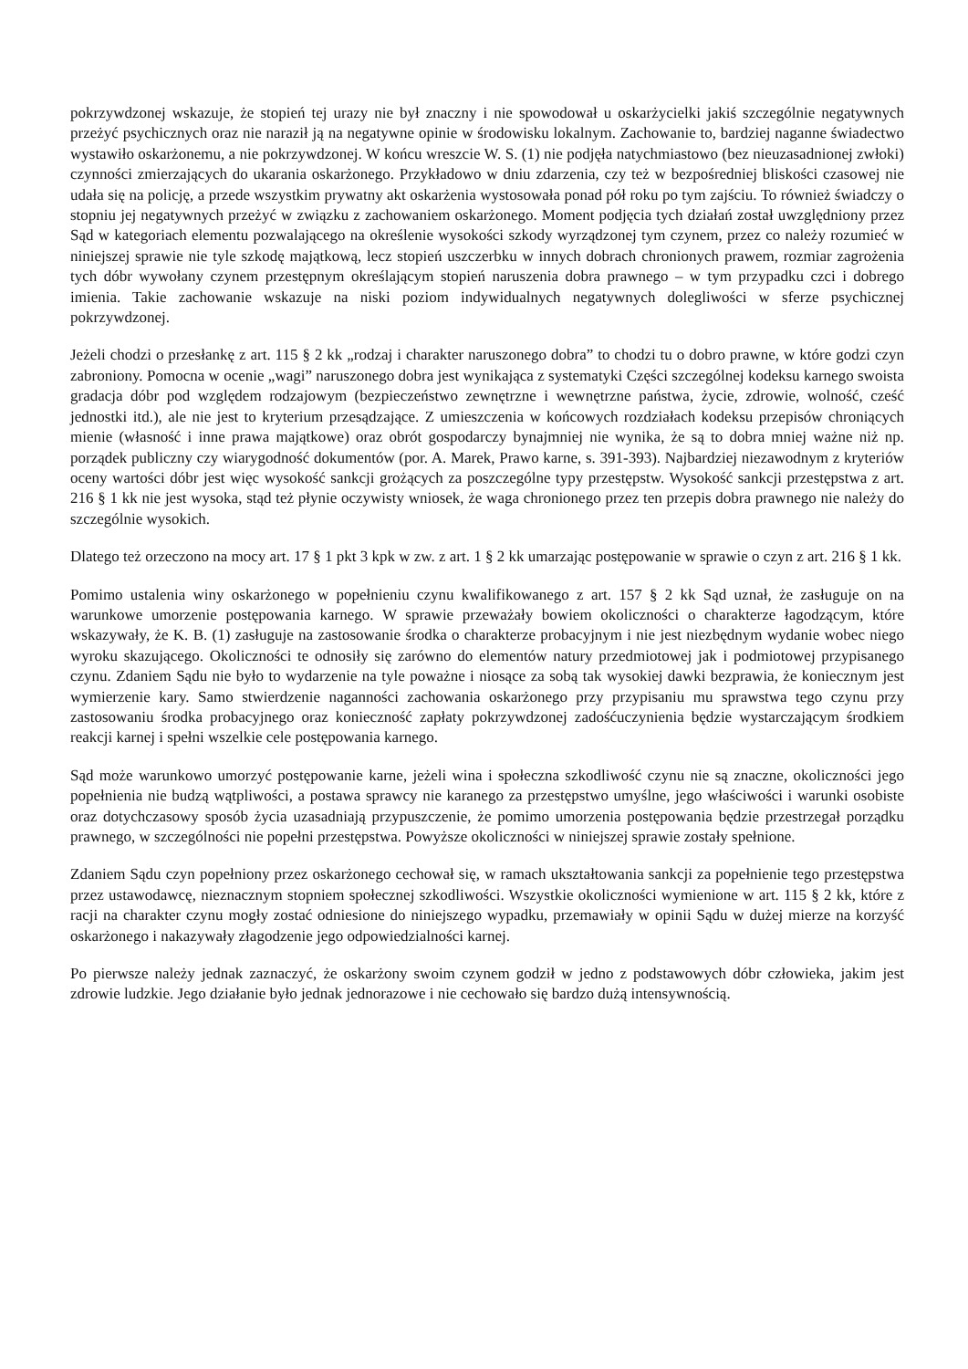pokrzywdzonej wskazuje, że stopień tej urazy nie był znaczny i nie spowodował u oskarżycielki jakiś szczególnie negatywnych przeżyć psychicznych oraz nie naraził ją na negatywne opinie w środowisku lokalnym. Zachowanie to, bardziej naganne świadectwo wystawiło oskarżonemu, a nie pokrzywdzonej. W końcu wreszcie W. S. (1) nie podjęła natychmiastowo (bez nieuzasadnionej zwłoki) czynności zmierzających do ukarania oskarżonego. Przykładowo w dniu zdarzenia, czy też w bezpośredniej bliskości czasowej nie udała się na policję, a przede wszystkim prywatny akt oskarżenia wystosowała ponad pół roku po tym zajściu. To również świadczy o stopniu jej negatywnych przeżyć w związku z zachowaniem oskarżonego. Moment podjęcia tych działań został uwzględniony przez Sąd w kategoriach elementu pozwalającego na określenie wysokości szkody wyrządzonej tym czynem, przez co należy rozumieć w niniejszej sprawie nie tyle szkodę majątkową, lecz stopień uszczerbku w innych dobrach chronionych prawem, rozmiar zagrożenia tych dóbr wywołany czynem przestępnym określającym stopień naruszenia dobra prawnego – w tym przypadku czci i dobrego imienia. Takie zachowanie wskazuje na niski poziom indywidualnych negatywnych dolegliwości w sferze psychicznej pokrzywdzonej.
Jeżeli chodzi o przesłankę z art. 115 § 2 kk „rodzaj i charakter naruszonego dobra” to chodzi tu o dobro prawne, w które godzi czyn zabroniony. Pomocna w ocenie „wagi” naruszonego dobra jest wynikająca z systematyki Części szczególnej kodeksu karnego swoista gradacja dóbr pod względem rodzajowym (bezpieczeństwo zewnętrzne i wewnętrzne państwa, życie, zdrowie, wolność, cześć jednostki itd.), ale nie jest to kryterium przesądzające. Z umieszczenia w końcowych rozdziałach kodeksu przepisów chroniących mienie (własność i inne prawa majątkowe) oraz obrót gospodarczy bynajmniej nie wynika, że są to dobra mniej ważne niż np. porządek publiczny czy wiarygodność dokumentów (por. A. Marek, Prawo karne, s. 391-393). Najbardziej niezawodnym z kryteriów oceny wartości dóbr jest więc wysokość sankcji grożących za poszczególne typy przestępstw. Wysokość sankcji przestępstwa z art. 216 § 1 kk nie jest wysoka, stąd też płynie oczywisty wniosek, że waga chronionego przez ten przepis dobra prawnego nie należy do szczególnie wysokich.
Dlatego też orzeczono na mocy art. 17 § 1 pkt 3 kpk w zw. z art. 1 § 2 kk umarzając postępowanie w sprawie o czyn z art. 216 § 1 kk.
Pomimo ustalenia winy oskarżonego w popełnieniu czynu kwalifikowanego z art. 157 § 2 kk Sąd uznał, że zasługuje on na warunkowe umorzenie postępowania karnego. W sprawie przeważały bowiem okoliczności o charakterze łagodzącym, które wskazywały, że K. B. (1) zasługuje na zastosowanie środka o charakterze probacyjnym i nie jest niezbędnym wydanie wobec niego wyroku skazującego. Okoliczności te odnosiły się zarówno do elementów natury przedmiotowej jak i podmiotowej przypisanego czynu. Zdaniem Sądu nie było to wydarzenie na tyle poważne i niosące za sobą tak wysokiej dawki bezprawia, że koniecznym jest wymierzenie kary. Samo stwierdzenie naganności zachowania oskarżonego przy przypisaniu mu sprawstwa tego czynu przy zastosowaniu środka probacyjnego oraz konieczność zapłaty pokrzywdzonej zadośćuczynienia będzie wystarczającym środkiem reakcji karnej i spełni wszelkie cele postępowania karnego.
Sąd może warunkowo umorzyć postępowanie karne, jeżeli wina i społeczna szkodliwość czynu nie są znaczne, okoliczności jego popełnienia nie budzą wątpliwości, a postawa sprawcy nie karanego za przestępstwo umyślne, jego właściwości i warunki osobiste oraz dotychczasowy sposób życia uzasadniają przypuszczenie, że pomimo umorzenia postępowania będzie przestrzegał porządku prawnego, w szczególności nie popełni przestępstwa. Powyższe okoliczności w niniejszej sprawie zostały spełnione.
Zdaniem Sądu czyn popełniony przez oskarżonego cechował się, w ramach ukształtowania sankcji za popełnienie tego przestępstwa przez ustawodawcę, nieznacznym stopniem społecznej szkodliwości. Wszystkie okoliczności wymienione w art. 115 § 2 kk, które z racji na charakter czynu mogły zostać odniesione do niniejszego wypadku, przemawiały w opinii Sądu w dużej mierze na korzyść oskarżonego i nakazywały złagodzenie jego odpowiedzialności karnej.
Po pierwsze należy jednak zaznaczyć, że oskarżony swoim czynem godził w jedno z podstawowych dóbr człowieka, jakim jest zdrowie ludzkie. Jego działanie było jednak jednorazowe i nie cechowało się bardzo dużą intensywnością.